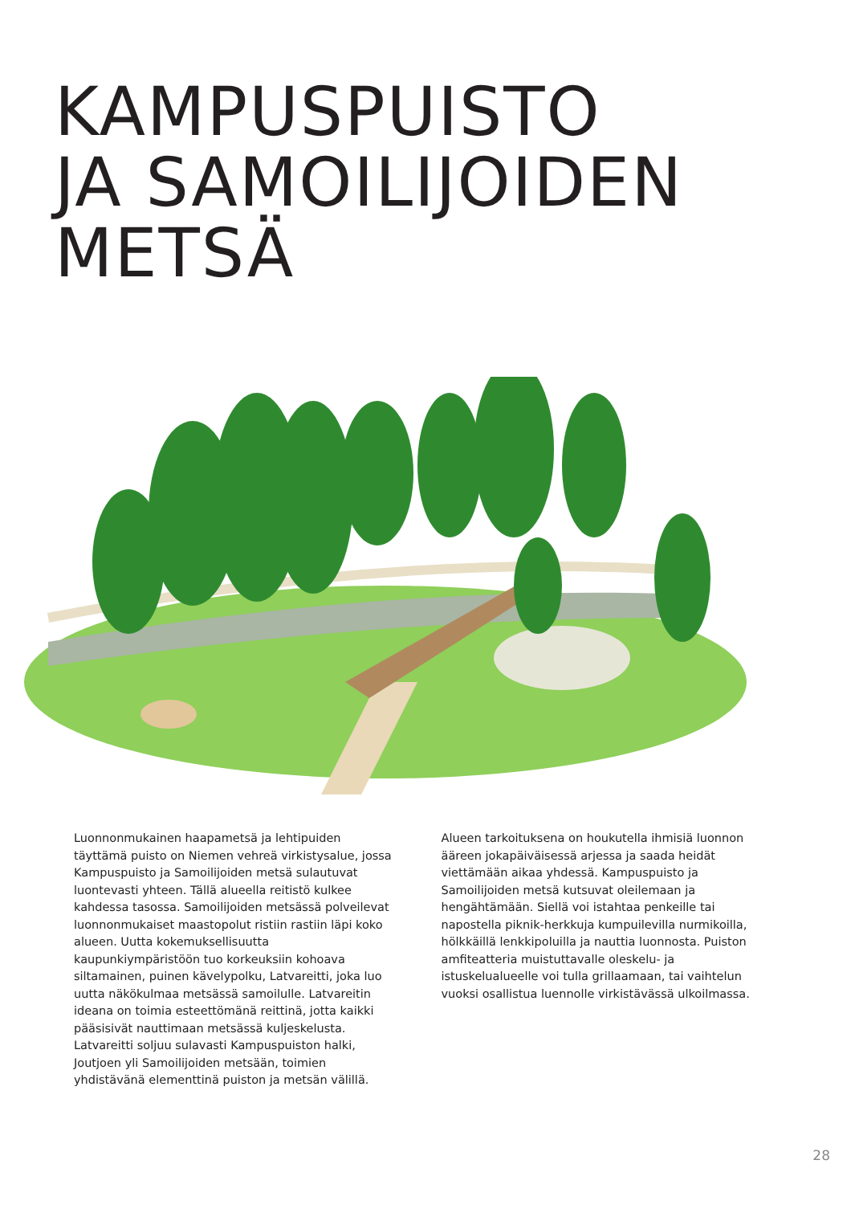KAMPUSPUISTO
JA SAMOILIJOIDEN
METSÄ
Luonnonmukainen haapametsä ja lehtipuiden täyttämä puisto on Niemen vehreä virkistysalue, jossa Kampuspuisto ja Samoilijoiden metsä sulautuvat luontevasti yhteen. Tällä alueella reitistö kulkee kahdessa tasossa. Samoilijoiden metsässä polveilevat luonnonmukaiset maastopolut ristiin rastiin läpi koko alueen. Uutta kokemuksellisuutta kaupunkiympäristöön tuo korkeuksiin kohoava siltamainen, puinen kävelypolku, Latvareitti, joka luo uutta näkökulmaa metsässä samoilulle. Latvareitin ideana on toimia esteettömänä reittinä, jotta kaikki pääsisivät nauttimaan metsässä kuljeskelusta. Latvareitti soljuu sulavasti Kampuspuiston halki, Joutjoen yli Samoilijoiden metsään, toimien yhdistävänä elementtinä puiston ja metsän välillä.
Alueen tarkoituksena on houkutella ihmisiä luonnon ääreen jokapäiväisessä arjessa ja saada heidät viettämään aikaa yhdessä. Kampuspuisto ja Samoilijoiden metsä kutsuvat oleilemaan ja hengähtämään. Siellä voi istahtaa penkeille tai napostella piknik-herkkuja kumpuilevilla nurmikoilla, hölkkäillä lenkkipoluilla ja nauttia luonnosta. Puiston amfiteatteria muistuttavalle oleskelu- ja istuskelualueelle voi tulla grillaamaan, tai vaihtelun vuoksi osallistua luennolle virkistävässä ulkoilmassa.
28